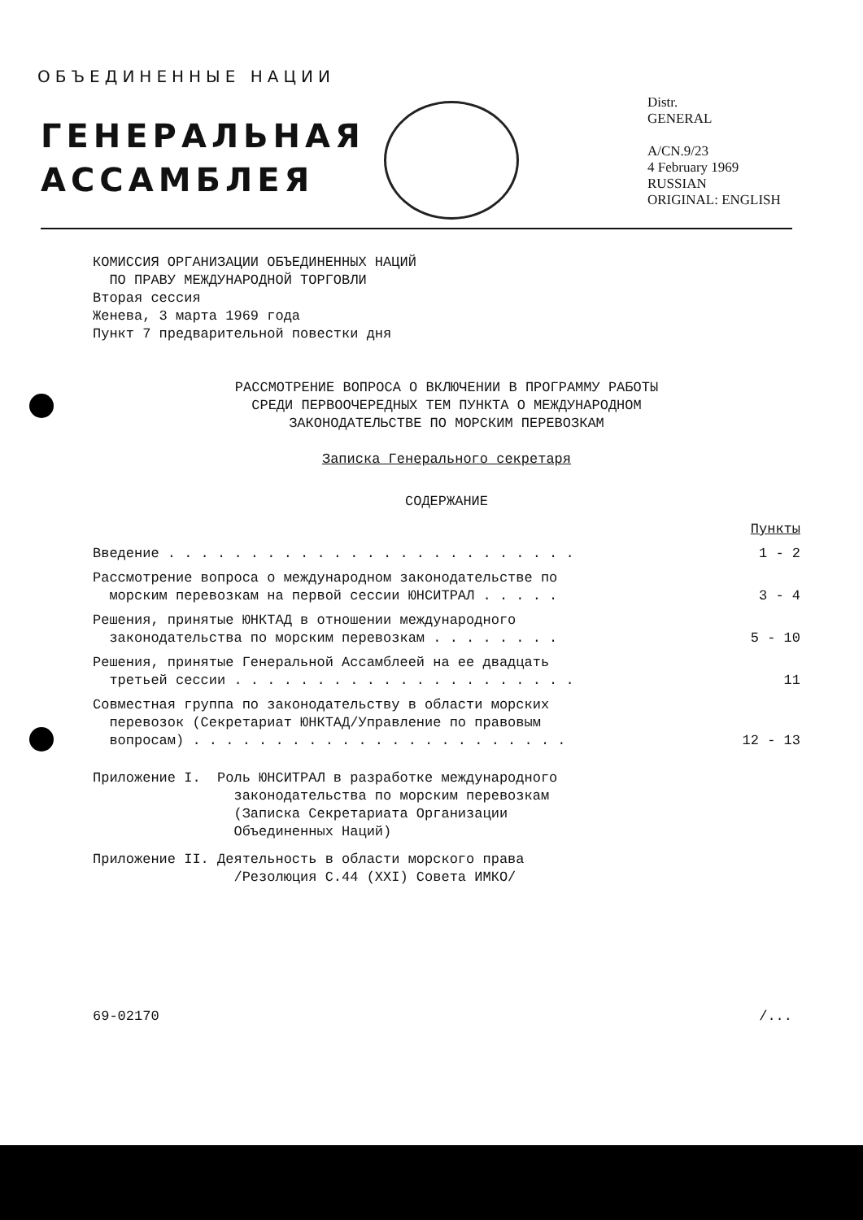ОБЪЕДИНЕННЫЕ НАЦИИ
ГЕНЕРАЛЬНАЯ
АССАМБЛЕЯ
Distr.
GENERAL
A/CN.9/23
4 February 1969
RUSSIAN
ORIGINAL: ENGLISH
КОМИССИЯ ОРГАНИЗАЦИИ ОБЪЕДИНЕННЫХ НАЦИЙ
ПО ПРАВУ МЕЖДУНАРОДНОЙ ТОРГОВЛИ
Вторая сессия
Женева, 3 марта 1969 года
Пункт 7 предварительной повестки дня
РАССМОТРЕНИЕ ВОПРОСА О ВКЛЮЧЕНИИ В ПРОГРАММУ РАБОТЫ
СРЕДИ ПЕРВООЧЕРЕДНЫХ ТЕМ ПУНКТА О МЕЖДУНАРОДНОМ
ЗАКОНОДАТЕЛЬСТВЕ ПО МОРСКИМ ПЕРЕВОЗКАМ
Записка Генерального секретаря
СОДЕРЖАНИЕ
| | Пункты |
| Введение . . . . . . . . . . . . . . . . . . . . . . . . . | 1 - 2 |
| Рассмотрение вопроса о международном законодательстве по морским перевозкам на первой сессии ЮНСИТРАЛ . . . . . | 3 - 4 |
| Решения, принятые ЮНКТАД в отношении международного законодательства по морским перевозкам . . . . . . . . | 5 - 10 |
| Решения, принятые Генеральной Ассамблеей на ее двадцать третьей сессии . . . . . . . . . . . . . . . . . . . . . | 11 |
| Совместная группа по законодательству в области морских перевозок (Секретариат ЮНКТАД/Управление по правовым вопросам) . . . . . . . . . . . . . . . . . . . . . . . | 12 - 13 |
Приложение I. Роль ЮНСИТРАЛ в разработке международного
законодательства по морским перевозкам
(Записка Секретариата Организации
Объединенных Наций)
Приложение II. Деятельность в области морского права
/Резолюция С.44 (XXI) Совета ИМКО/
69-02170 /...